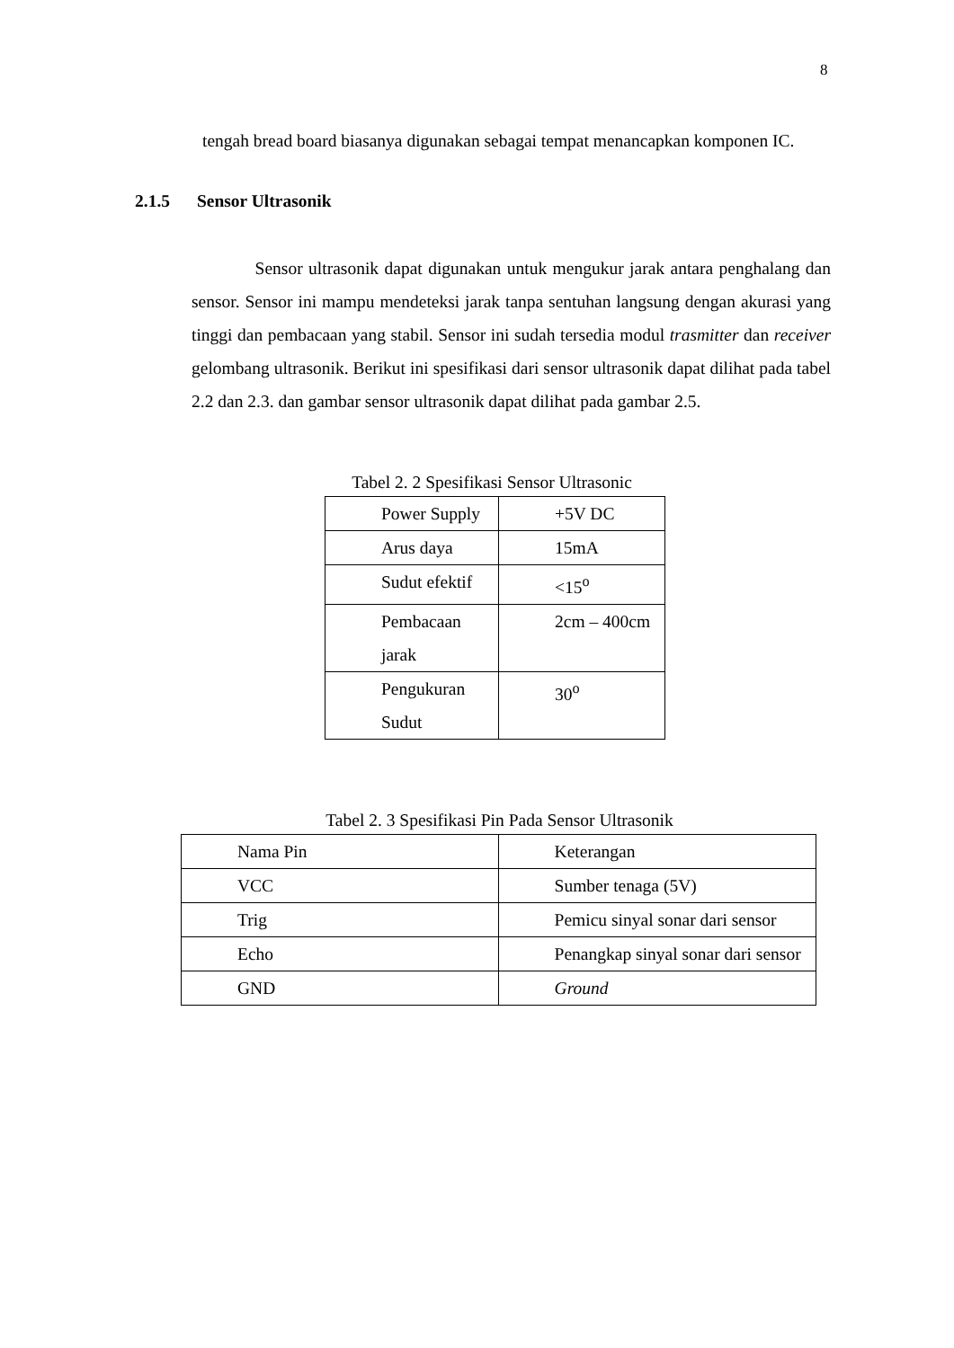8
tengah bread board biasanya digunakan sebagai tempat menancapkan komponen IC.
2.1.5 Sensor Ultrasonik
Sensor ultrasonik dapat digunakan untuk mengukur jarak antara penghalang dan sensor. Sensor ini mampu mendeteksi jarak tanpa sentuhan langsung dengan akurasi yang tinggi dan pembacaan yang stabil. Sensor ini sudah tersedia modul trasmitter dan receiver gelombang ultrasonik. Berikut ini spesifikasi dari sensor ultrasonik dapat dilihat pada tabel 2.2 dan 2.3. dan gambar sensor ultrasonik dapat dilihat pada gambar 2.5.
Tabel 2. 2 Spesifikasi Sensor Ultrasonic
| Power Supply | +5V DC |
| Arus daya | 15mA |
| Sudut efektif | <15<sup>o</sup> |
| Pembacaan jarak | 2cm – 400cm |
| Pengukuran Sudut | 30<sup>o</sup> |
Tabel 2. 3 Spesifikasi Pin Pada Sensor Ultrasonik
| Nama Pin | Keterangan |
| VCC | Sumber tenaga (5V) |
| Trig | Pemicu sinyal sonar dari sensor |
| Echo | Penangkap sinyal sonar dari sensor |
| GND | Ground |